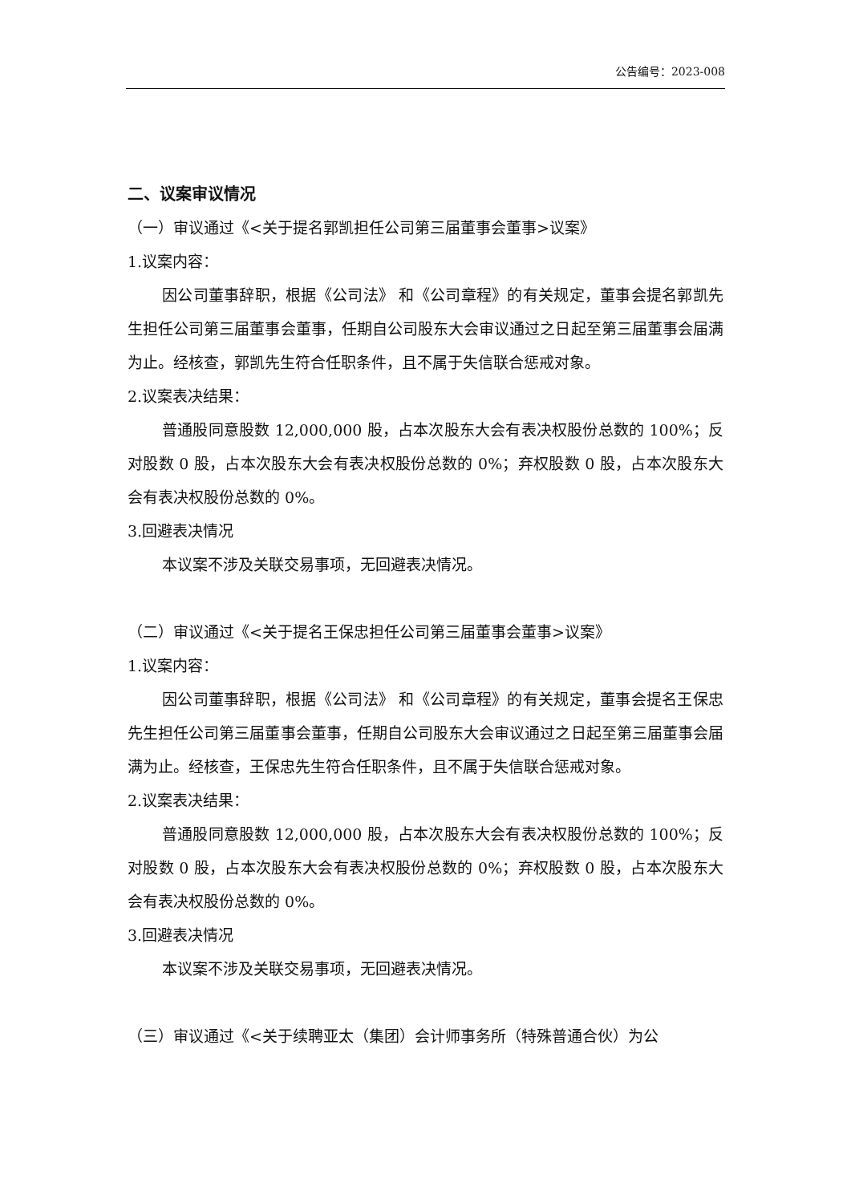公告编号：2023-008
二、议案审议情况
（一）审议通过《<关于提名郭凯担任公司第三届董事会董事>议案》
1.议案内容：
因公司董事辞职，根据《公司法》 和《公司章程》的有关规定，董事会提名郭凯先生担任公司第三届董事会董事，任期自公司股东大会审议通过之日起至第三届董事会届满为止。经核查，郭凯先生符合任职条件，且不属于失信联合惩戒对象。
2.议案表决结果：
普通股同意股数 12,000,000 股，占本次股东大会有表决权股份总数的 100%；反对股数 0 股，占本次股东大会有表决权股份总数的 0%；弃权股数 0 股，占本次股东大会有表决权股份总数的 0%。
3.回避表决情况
本议案不涉及关联交易事项，无回避表决情况。
（二）审议通过《<关于提名王保忠担任公司第三届董事会董事>议案》
1.议案内容：
因公司董事辞职，根据《公司法》 和《公司章程》的有关规定，董事会提名王保忠先生担任公司第三届董事会董事，任期自公司股东大会审议通过之日起至第三届董事会届满为止。经核查，王保忠先生符合任职条件，且不属于失信联合惩戒对象。
2.议案表决结果：
普通股同意股数 12,000,000 股，占本次股东大会有表决权股份总数的 100%；反对股数 0 股，占本次股东大会有表决权股份总数的 0%；弃权股数 0 股，占本次股东大会有表决权股份总数的 0%。
3.回避表决情况
本议案不涉及关联交易事项，无回避表决情况。
（三）审议通过《<关于续聘亚太（集团）会计师事务所（特殊普通合伙）为公